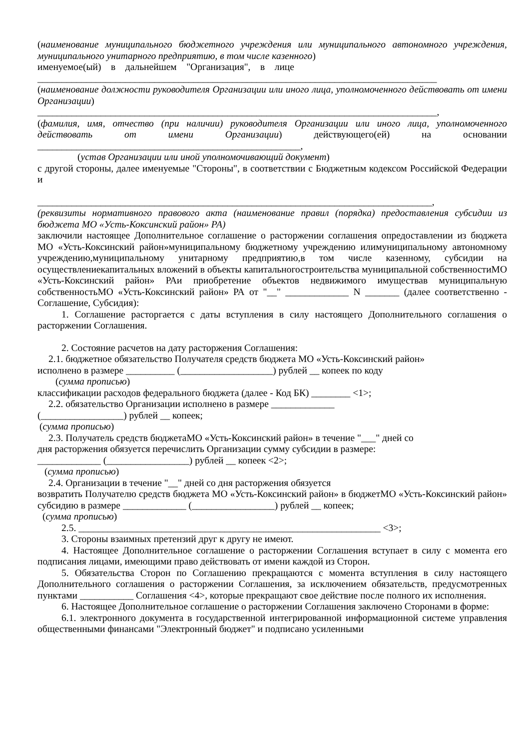(наименование муниципального бюджетного учреждения или муниципального автономного учреждения, муниципального унитарного предприятию, в том числе казенного)
именуемое(ый) в дальнейшем "Организация", в лице
__________________________________________________________________________________
(наименование должности руководителя Организации или иного лица, уполномоченного действовать от имени Организации)
__________________________________________________________________________________,
(фамилия, имя, отчество (при наличии) руководителя Организации или иного лица, уполномоченного действовать от имени Организации) действующего(ей) на основании ______________________________________________________,
(устав Организации или иной уполномочивающий документ)
с другой стороны, далее именуемые "Стороны", в соответствии с Бюджетным кодексом Российской Федерации и
_________________________________________________________________________________,
(реквизиты нормативного правового акта (наименование правил (порядка) предоставления субсидии из бюджета МО «Усть-Коксинский район» РА)
заключили настоящее Дополнительное соглашение о расторжении соглашения опредоставлении из бюджета МО «Усть-Коксинский район»муниципальному бюджетному учреждению илимуниципальному автономному учреждению,муниципальному унитарному предприятию,в том числе казенному, субсидии на осуществлениекапитальных вложений в объекты капитальногостроительства муниципальной собственностиМО «Усть-Коксинский район» РАи приобретение объектов недвижимого имуществав муниципальную собственностьМО «Усть-Коксинский район» РА от "__" _____________ N _______ (далее соответственно - Соглашение, Субсидия):
1. Соглашение расторгается с даты вступления в силу настоящего Дополнительного соглашения о расторжении Соглашения.
2. Состояние расчетов на дату расторжения Соглашения:
2.1. бюджетное обязательство Получателя средств бюджета МО «Усть-Коксинский район»
исполнено в размере __________ (___________________) рублей __ копеек по коду
(сумма прописью)
классификации расходов федерального бюджета (далее - Код БК) ________ <1>;
2.2. обязательство Организации исполнено в размере _____________
(_________________) рублей __ копеек;
(сумма прописью)
2.3. Получатель средств бюджетаМО «Усть-Коксинский район» в течение "___" дней со
дня расторжения обязуется перечислить Организации сумму субсидии в размере:
_____________ (_________________) рублей __ копеек <2>;
(сумма прописью)
2.4. Организации в течение "__" дней со дня расторжения обязуется
возвратить Получателю средств бюджета МО «Усть-Коксинский район» в бюджетМО «Усть-Коксинский район» субсидию в размере _____________ (_________________) рублей __ копеек;
(сумма прописью)
2.5. ______________________________________________________________ <3>;
3. Стороны взаимных претензий друг к другу не имеют.
4. Настоящее Дополнительное соглашение о расторжении Соглашения вступает в силу с момента его подписания лицами, имеющими право действовать от имени каждой из Сторон.
5. Обязательства Сторон по Соглашению прекращаются с момента вступления в силу настоящего Дополнительного соглашения о расторжении Соглашения, за исключением обязательств, предусмотренных пунктами ___________ Соглашения <4>, которые прекращают свое действие после полного их исполнения.
6. Настоящее Дополнительное соглашение о расторжении Соглашения заключено Сторонами в форме:
6.1. электронного документа в государственной интегрированной информационной системе управления общественными финансами "Электронный бюджет" и подписано усиленными